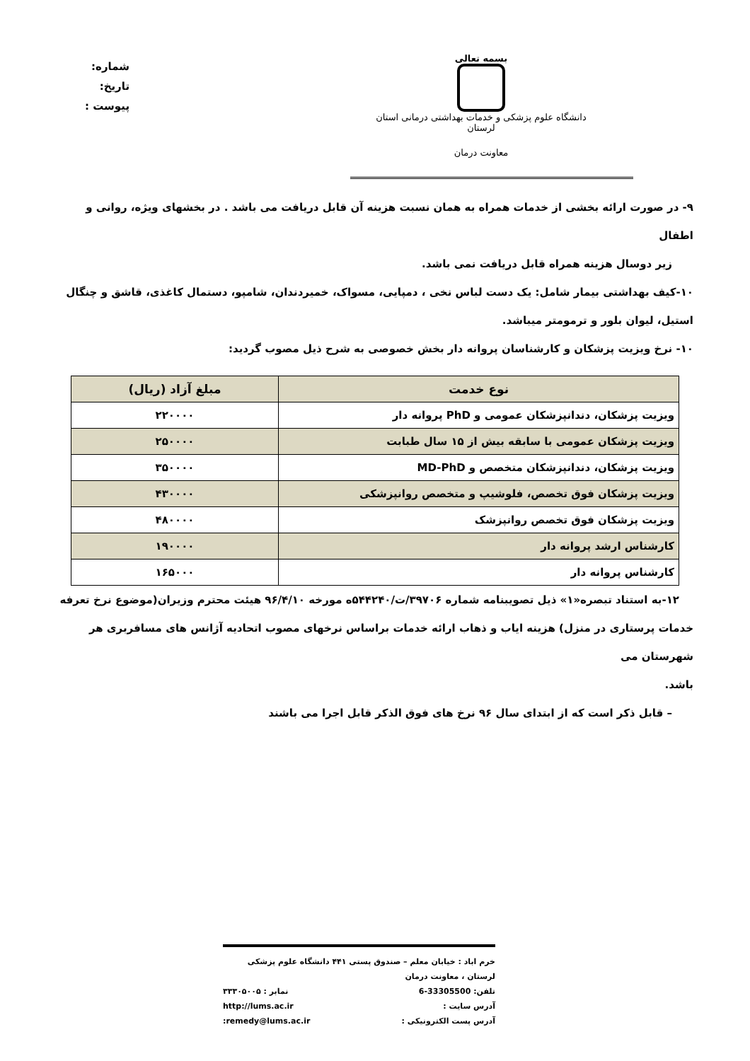بسمه تعالی
دانشگاه علوم پزشکی و خدمات بهداشتی درمانی استان لرستان
معاونت درمان
شماره:
تاریخ:
پیوست :
۹- در صورت ارائه بخشی از خدمات همراه به همان نسبت هزینه آن قابل دریافت می باشد . در بخشهای ویژه، روانی و اطفال
زیر دوسال هزینه همراه قابل دریافت نمی باشد.
۱۰-کیف بهداشتی بیمار شامل: یک دست لباس نخی ، دمپایی، مسواک، خمیردندان، شامپو، دستمال کاغذی، قاشق و چنگال
استیل، لیوان بلور و ترمومتر میباشد.
۱۰- نرخ ویزیت پزشکان و کارشناسان پروانه دار بخش خصوصی به شرح ذیل مصوب گردید:
| نوع خدمت | مبلغ آزاد (ریال) |
| --- | --- |
| ویزیت پزشکان، دندانپزشکان عمومی و PhD پروانه دار | ۲۲۰۰۰۰ |
| ویزیت پزشکان عمومی با سابقه بیش از ۱۵ سال طبابت | ۲۵۰۰۰۰ |
| ویزیت پزشکان، دندانپزشکان متخصص و MD-PhD | ۳۵۰۰۰۰ |
| ویزیت پزشکان فوق تخصص، فلوشیپ و متخصص روانپزشکی | ۴۳۰۰۰۰ |
| ویزیت پزشکان فوق تخصص روانپزشک | ۴۸۰۰۰۰ |
| کارشناس ارشد پروانه دار | ۱۹۰۰۰۰ |
| کارشناس پروانه دار | ۱۶۵۰۰۰ |
۱۲-به استناد تبصره«۱» ذیل تصویبنامه شماره ۳۹۷۰۶/ت/۵۴۴۲۴۰ه مورخه ۹۶/۴/۱۰ هیئت محترم وزیران(موضوع نرخ تعرفه
خدمات پرستاری در منزل) هزینه ایاب و ذهاب ارائه خدمات براساس نرخهای مصوب اتحادیه آژانس های مسافربری هر شهرستان می
باشد.
– قابل ذکر است که از ابتدای سال ۹۶ نرخ های فوق الذکر قابل اجرا می باشند
خرم اباد : خیابان معلم – صندوق پستی ۴۴۱ دانشگاه علوم پزشکی لرستان ، معاونت درمان
تلفن: 33305500-6 نمابر : ۳۳۳۰۵۰۰۵
آدرس سایت : http://lums.ac.ir
آدرس پست الکترونیکی : remedy@lums.ac.ir: